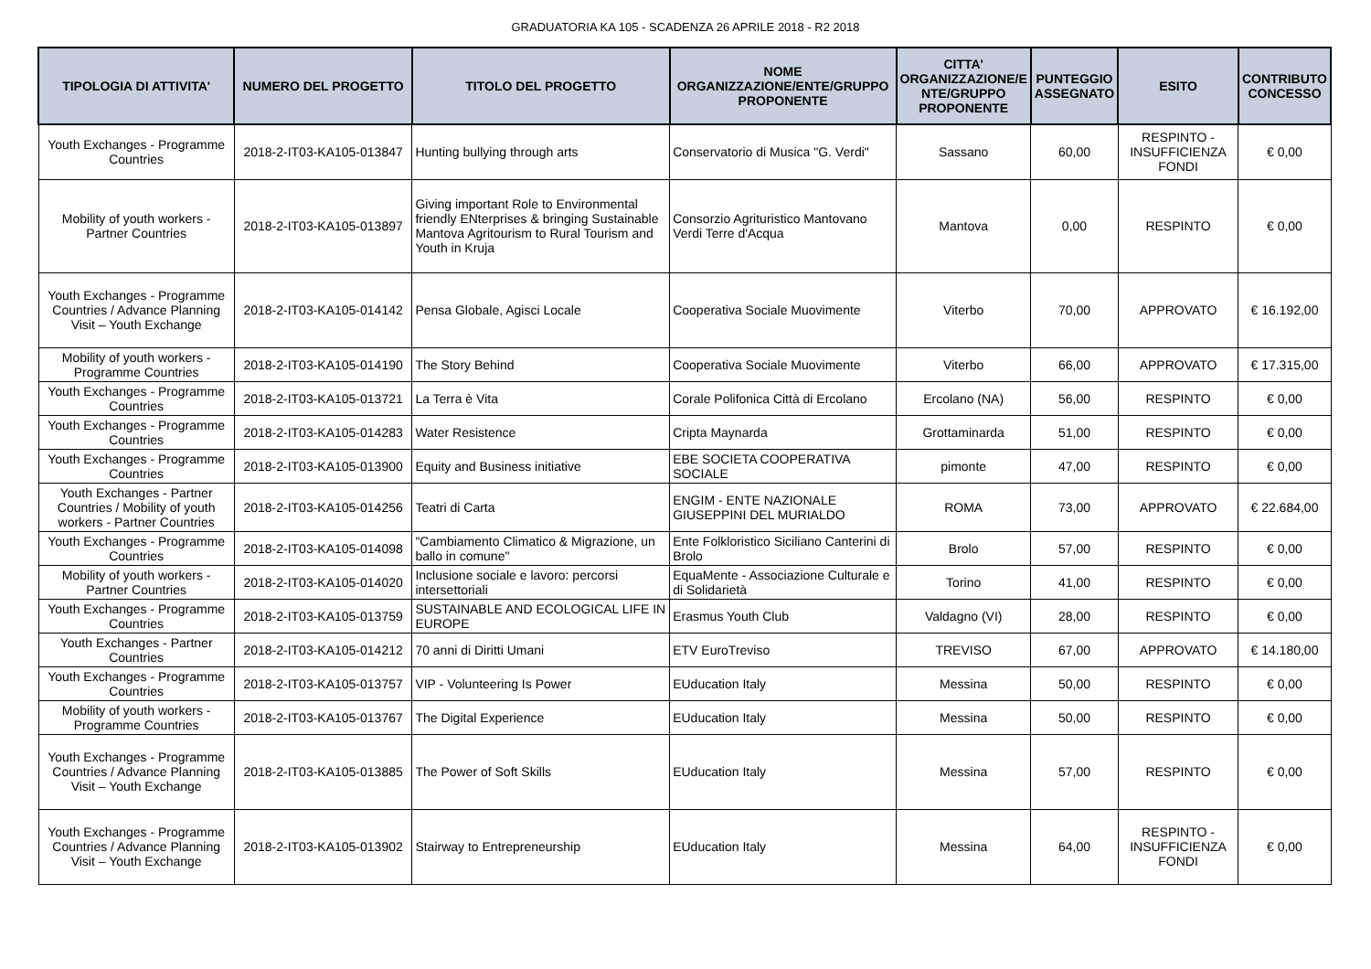GRADUATORIA KA 105 - SCADENZA 26 APRILE 2018 - R2 2018
| TIPOLOGIA DI ATTIVITA' | NUMERO DEL PROGETTO | TITOLO DEL PROGETTO | NOME ORGANIZZAZIONE/ENTE/GRUPPO PROPONENTE | CITTA' ORGANIZZAZIONE/E NTE/GRUPPO PROPONENTE | PUNTEGGIO ASSEGNATO | ESITO | CONTRIBUTO CONCESSO |
| --- | --- | --- | --- | --- | --- | --- | --- |
| Youth Exchanges - Programme Countries | 2018-2-IT03-KA105-013847 | Hunting bullying through arts | Conservatorio di Musica "G. Verdi" | Sassano | 60,00 | RESPINTO - INSUFFICIENZA FONDI | € 0,00 |
| Mobility of youth workers - Partner Countries | 2018-2-IT03-KA105-013897 | Giving important Role to Environmental friendly ENterprises & bringing Sustainable Mantova Agritourism to Rural Tourism and Youth in Kruja | Consorzio Agrituristico Mantovano Verdi Terre d'Acqua | Mantova | 0,00 | RESPINTO | € 0,00 |
| Youth Exchanges - Programme Countries / Advance Planning Visit – Youth Exchange | 2018-2-IT03-KA105-014142 | Pensa Globale, Agisci Locale | Cooperativa Sociale Muovimente | Viterbo | 70,00 | APPROVATO | € 16.192,00 |
| Mobility of youth workers - Programme Countries | 2018-2-IT03-KA105-014190 | The Story Behind | Cooperativa Sociale Muovimente | Viterbo | 66,00 | APPROVATO | € 17.315,00 |
| Youth Exchanges - Programme Countries | 2018-2-IT03-KA105-013721 | La Terra è Vita | Corale Polifonica Città di Ercolano | Ercolano (NA) | 56,00 | RESPINTO | € 0,00 |
| Youth Exchanges - Programme Countries | 2018-2-IT03-KA105-014283 | Water Resistence | Cripta Maynarda | Grottaminarda | 51,00 | RESPINTO | € 0,00 |
| Youth Exchanges - Programme Countries | 2018-2-IT03-KA105-013900 | Equity and Business initiative | EBE SOCIETA COOPERATIVA SOCIALE | pimonte | 47,00 | RESPINTO | € 0,00 |
| Youth Exchanges - Partner Countries / Mobility of youth workers - Partner Countries | 2018-2-IT03-KA105-014256 | Teatri di Carta | ENGIM - ENTE NAZIONALE GIUSEPPINI DEL MURIALDO | ROMA | 73,00 | APPROVATO | € 22.684,00 |
| Youth Exchanges - Programme Countries | 2018-2-IT03-KA105-014098 | "Cambiamento Climatico & Migrazione, un ballo in comune" | Ente Folkloristico Siciliano Canterini di Brolo | Brolo | 57,00 | RESPINTO | € 0,00 |
| Mobility of youth workers - Partner Countries | 2018-2-IT03-KA105-014020 | Inclusione sociale e lavoro: percorsi intersettoriali | EquaMente - Associazione Culturale e di Solidarietà | Torino | 41,00 | RESPINTO | € 0,00 |
| Youth Exchanges - Programme Countries | 2018-2-IT03-KA105-013759 | SUSTAINABLE AND ECOLOGICAL LIFE IN EUROPE | Erasmus Youth Club | Valdagno (VI) | 28,00 | RESPINTO | € 0,00 |
| Youth Exchanges - Partner Countries | 2018-2-IT03-KA105-014212 | 70 anni di Diritti Umani | ETV EuroTreviso | TREVISO | 67,00 | APPROVATO | € 14.180,00 |
| Youth Exchanges - Programme Countries | 2018-2-IT03-KA105-013757 | VIP - Volunteering Is Power | EUducation Italy | Messina | 50,00 | RESPINTO | € 0,00 |
| Mobility of youth workers - Programme Countries | 2018-2-IT03-KA105-013767 | The Digital Experience | EUducation Italy | Messina | 50,00 | RESPINTO | € 0,00 |
| Youth Exchanges - Programme Countries / Advance Planning Visit – Youth Exchange | 2018-2-IT03-KA105-013885 | The Power of Soft Skills | EUducation Italy | Messina | 57,00 | RESPINTO | € 0,00 |
| Youth Exchanges - Programme Countries / Advance Planning Visit – Youth Exchange | 2018-2-IT03-KA105-013902 | Stairway to Entrepreneurship | EUducation Italy | Messina | 64,00 | RESPINTO - INSUFFICIENZA FONDI | € 0,00 |